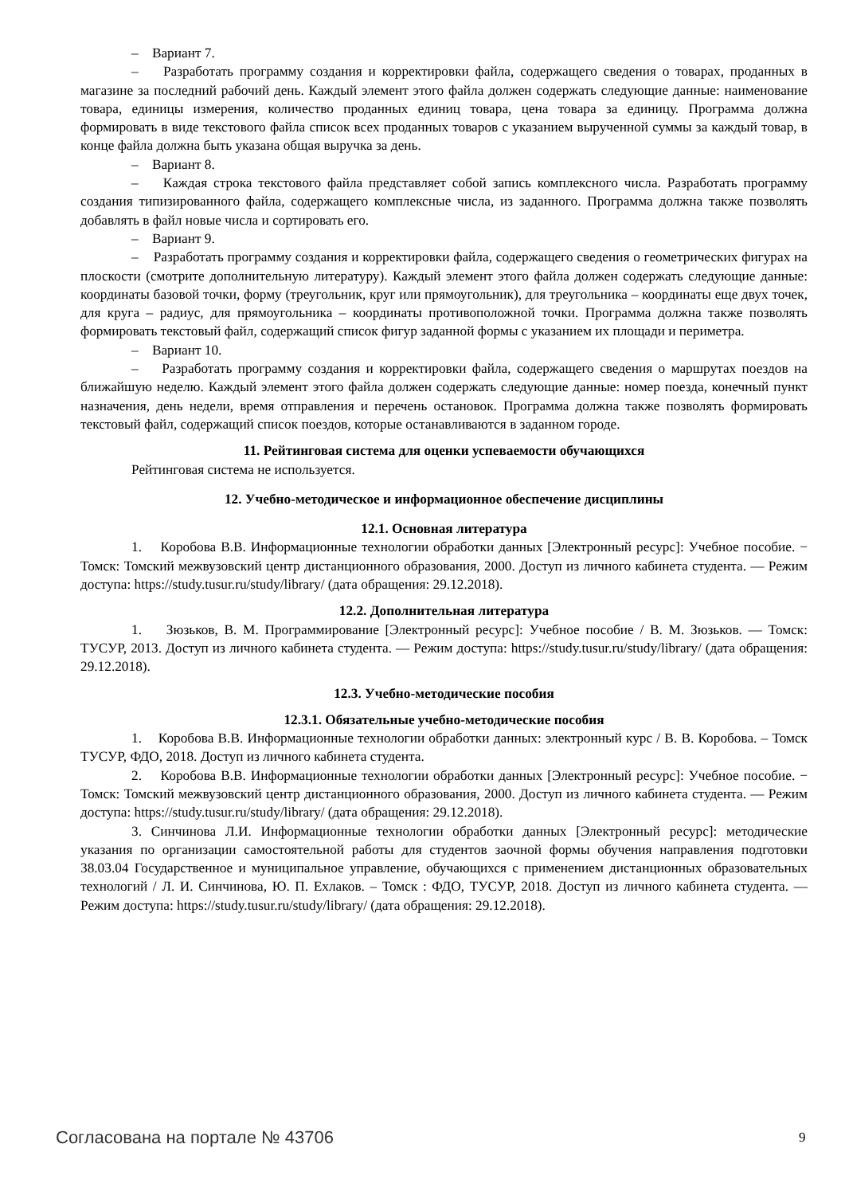– Вариант 7.
– Разработать программу создания и корректировки файла, содержащего сведения о товарах, проданных в магазине за последний рабочий день. Каждый элемент этого файла должен содержать следующие данные: наименование товара, единицы измерения, количество проданных единиц товара, цена товара за единицу. Программа должна формировать в виде текстового файла список всех проданных товаров с указанием вырученной суммы за каждый товар, в конце файла должна быть указана общая выручка за день.
– Вариант 8.
– Каждая строка текстового файла представляет собой запись комплексного числа. Разработать программу создания типизированного файла, содержащего комплексные числа, из заданного. Программа должна также позволять добавлять в файл новые числа и сортировать его.
– Вариант 9.
– Разработать программу создания и корректировки файла, содержащего сведения о геометрических фигурах на плоскости (смотрите дополнительную литературу). Каждый элемент этого файла должен содержать следующие данные: координаты базовой точки, форму (треугольник, круг или прямоугольник), для треугольника – координаты еще двух точек, для круга – радиус, для прямоугольника – координаты противоположной точки. Программа должна также позволять формировать текстовый файл, содержащий список фигур заданной формы с указанием их площади и периметра.
– Вариант 10.
– Разработать программу создания и корректировки файла, содержащего сведения о маршрутах поездов на ближайшую неделю. Каждый элемент этого файла должен содержать следующие данные: номер поезда, конечный пункт назначения, день недели, время отправления и перечень остановок. Программа должна также позволять формировать текстовый файл, содержащий список поездов, которые останавливаются в заданном городе.
11. Рейтинговая система для оценки успеваемости обучающихся
Рейтинговая система не используется.
12. Учебно-методическое и информационное обеспечение дисциплины
12.1. Основная литература
1. Коробова В.В. Информационные технологии обработки данных [Электронный ресурс]: Учебное пособие. − Томск: Томский межвузовский центр дистанционного образования, 2000. Доступ из личного кабинета студента. — Режим доступа: https://study.tusur.ru/study/library/ (дата обращения: 29.12.2018).
12.2. Дополнительная литература
1. Зюзьков, В. М. Программирование [Электронный ресурс]: Учебное пособие / В. М. Зюзьков. — Томск: ТУСУР, 2013. Доступ из личного кабинета студента. — Режим доступа: https://study.tusur.ru/study/library/ (дата обращения: 29.12.2018).
12.3. Учебно-методические пособия
12.3.1. Обязательные учебно-методические пособия
1. Коробова В.В. Информационные технологии обработки данных: электронный курс / В. В. Коробова. – Томск ТУСУР, ФДО, 2018. Доступ из личного кабинета студента.
2. Коробова В.В. Информационные технологии обработки данных [Электронный ресурс]: Учебное пособие. − Томск: Томский межвузовский центр дистанционного образования, 2000. Доступ из личного кабинета студента. — Режим доступа: https://study.tusur.ru/study/library/ (дата обращения: 29.12.2018).
3. Синчинова Л.И. Информационные технологии обработки данных [Электронный ресурс]: методические указания по организации самостоятельной работы для студентов заочной формы обучения направления подготовки 38.03.04 Государственное и муниципальное управление, обучающихся с применением дистанционных образовательных технологий / Л. И. Синчинова, Ю. П. Ехлаков. – Томск : ФДО, ТУСУР, 2018. Доступ из личного кабинета студента. — Режим доступа: https://study.tusur.ru/study/library/ (дата обращения: 29.12.2018).
Согласована на портале № 43706 9